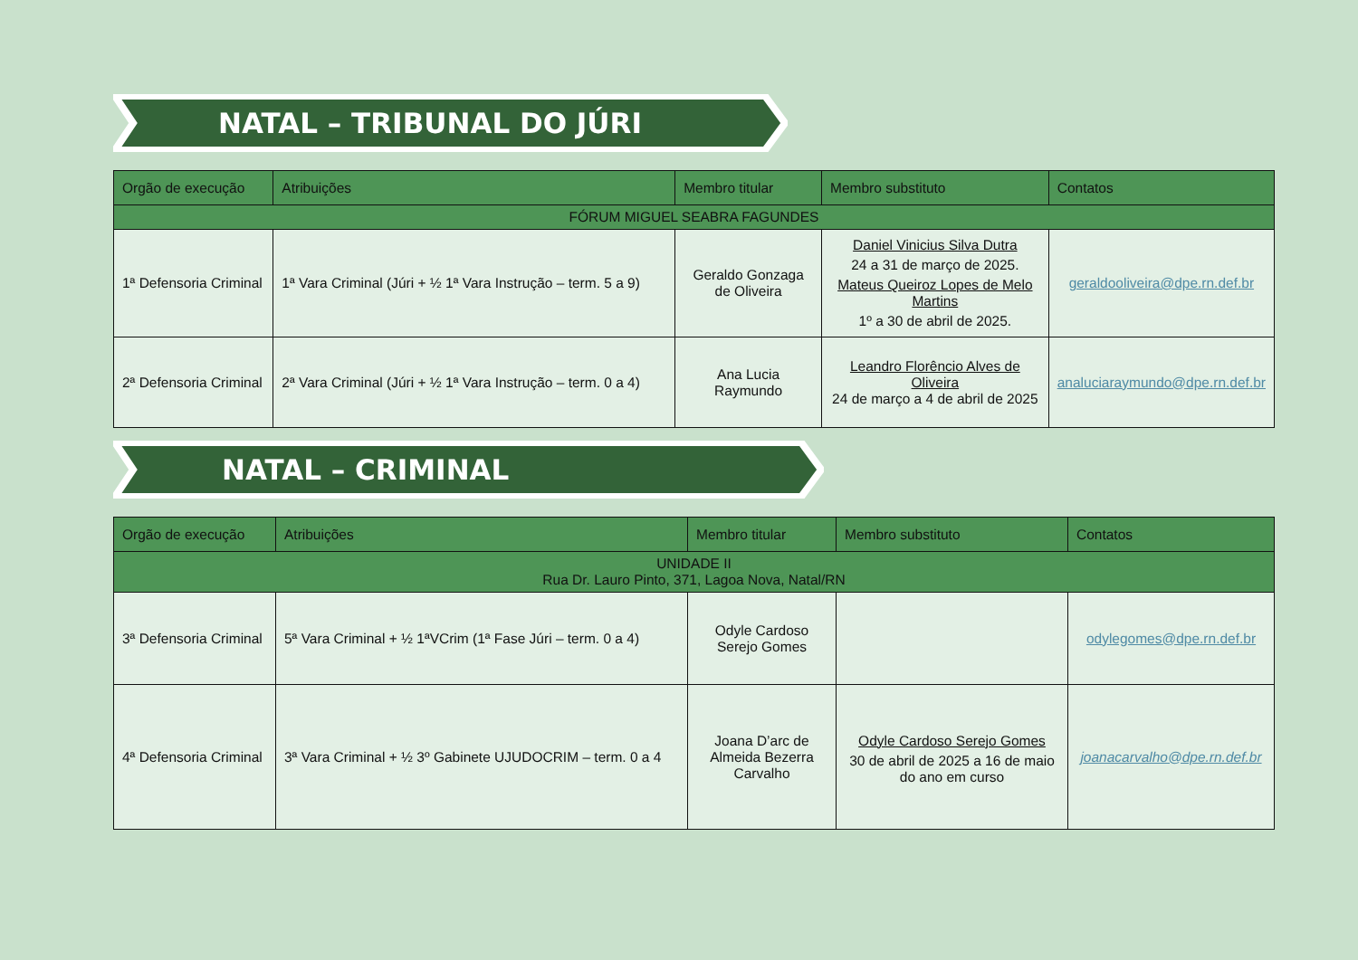NATAL – TRIBUNAL DO JÚRI
| Orgão de execução | Atribuições | Membro titular | Membro substituto | Contatos |
| --- | --- | --- | --- | --- |
| FÓRUM MIGUEL SEABRA FAGUNDES | | | | |
| 1ª Defensoria Criminal | 1ª Vara Criminal (Júri + ½ 1ª Vara Instrução – term. 5 a 9) | Geraldo Gonzaga de Oliveira | Daniel Vinicius Silva Dutra 24 a 31 de março de 2025. Mateus Queiroz Lopes de Melo Martins 1º a 30 de abril de 2025. | geraldooliveira@dpe.rn.def.br |
| 2ª Defensoria Criminal | 2ª Vara Criminal (Júri + ½ 1ª Vara Instrução – term. 0 a 4) | Ana Lucia Raymundo | Leandro Florêncio Alves de Oliveira 24 de março a 4 de abril de 2025 | analuciaraymundo@dpe.rn.def.br |
NATAL – CRIMINAL
| Orgão de execução | Atribuições | Membro titular | Membro substituto | Contatos |
| --- | --- | --- | --- | --- |
| UNIDADE II Rua Dr. Lauro Pinto, 371, Lagoa Nova, Natal/RN | | | | |
| 3ª Defensoria Criminal | 5ª Vara Criminal + ½ 1ªVCrim (1ª Fase Júri – term. 0 a 4) | Odyle Cardoso Serejo Gomes | | odylegomes@dpe.rn.def.br |
| 4ª Defensoria Criminal | 3ª Vara Criminal + ½ 3º Gabinete UJUDOCRIM – term. 0 a 4 | Joana D’arc de Almeida Bezerra Carvalho | Odyle Cardoso Serejo Gomes 30 de abril de 2025 a 16 de maio do ano em curso | joanacarvalho@dpe.rn.def.br |